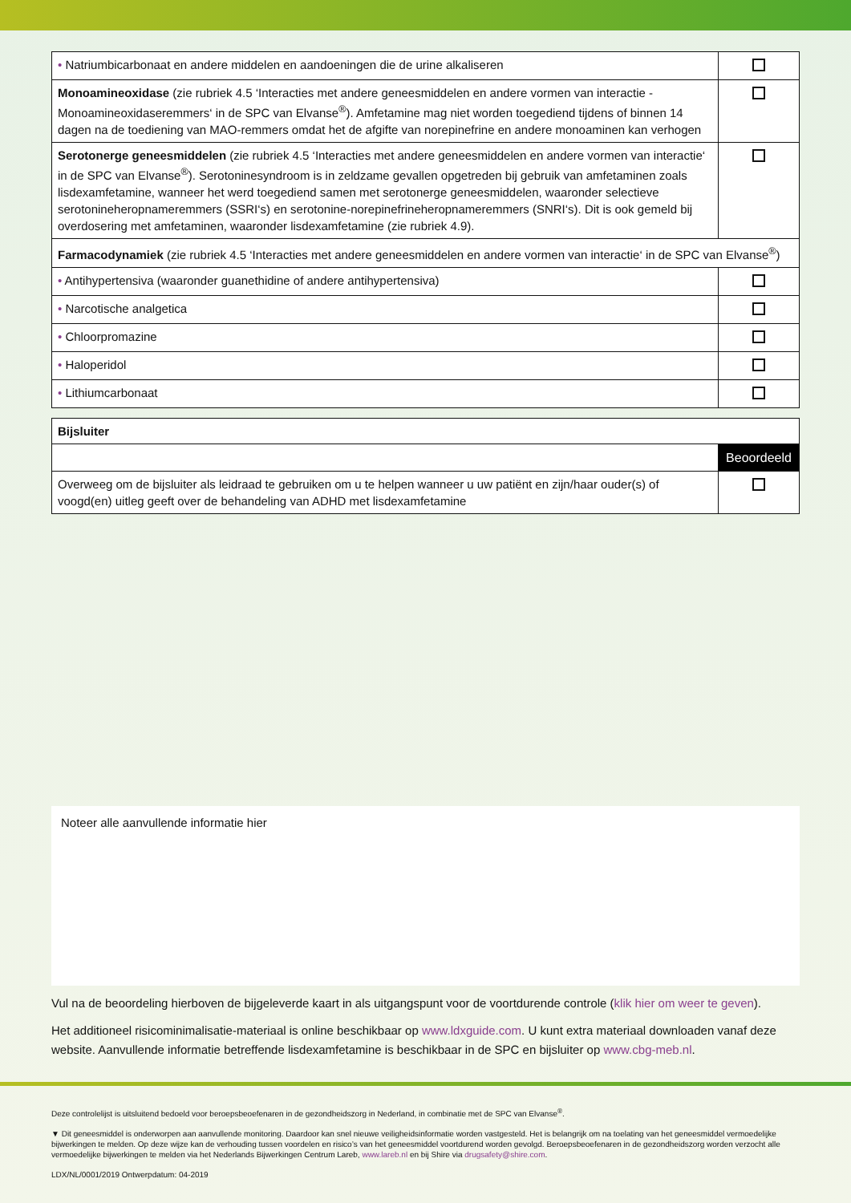| • Natriumbicarbonaat en andere middelen en aandoeningen die de urine alkaliseren | |
| Monoamineoxidase (zie rubriek 4.5 ‘Interacties met andere geneesmiddelen en andere vormen van interactie - Monoamineoxidaseremmers‘ in de SPC van Elvanse<sup>®</sup>). Amfetamine mag niet worden toegediend tijdens of binnen 14 dagen na de toediening van MAO-remmers omdat het de afgifte van norepinefrine en andere monoaminen kan verhogen | |
| Serotonerge geneesmiddelen (zie rubriek 4.5 ‘Interacties met andere geneesmiddelen en andere vormen van interactie‘ in de SPC van Elvanse<sup>®</sup>). Serotoninesyndroom is in zeldzame gevallen opgetreden bij gebruik van amfetaminen zoals lisdexamfetamine, wanneer het werd toegediend samen met serotonerge geneesmiddelen, waaronder selectieve serotonineheropnameremmers (SSRI‘s) en serotonine-norepinefrineheropnameremmers (SNRI‘s). Dit is ook gemeld bij overdosering met amfetaminen, waaronder lisdexamfetamine (zie rubriek 4.9). | |
| Farmacodynamiek (zie rubriek 4.5 ‘Interacties met andere geneesmiddelen en andere vormen van interactie‘ in de SPC van Elvanse<sup>®</sup>) | |
| • Antihypertensiva (waaronder guanethidine of andere antihypertensiva) | |
| • Narcotische analgetica | |
| • Chloorpromazine | |
| • Haloperidol | |
| • Lithiumcarbonaat | |
| Bijsluiter | |
| | Beoordeeld |
| Overweeg om de bijsluiter als leidraad te gebruiken om u te helpen wanneer u uw patiënt en zijn/haar ouder(s) of voogd(en) uitleg geeft over de behandeling van ADHD met lisdexamfetamine | |
Noteer alle aanvullende informatie hier
Vul na de beoordeling hierboven de bijgeleverde kaart in als uitgangspunt voor de voortdurende controle (klik hier om weer te geven).
Het additioneel risicominimalisatie-materiaal is online beschikbaar op www.ldxguide.com. U kunt extra materiaal downloaden vanaf deze website. Aanvullende informatie betreffende lisdexamfetamine is beschikbaar in de SPC en bijsluiter op www.cbg-meb.nl.
Deze controlelijst is uitsluitend bedoeld voor beroepsbeoefenaren in de gezondheidszorg in Nederland, in combinatie met de SPC van Elvanse<sup>®</sup>.
▼ Dit geneesmiddel is onderworpen aan aanvullende monitoring. Daardoor kan snel nieuwe veiligheidsinformatie worden vastgesteld. Het is belangrijk om na toelating van het geneesmiddel vermoedelijke bijwerkingen te melden. Op deze wijze kan de verhouding tussen voordelen en risico’s van het geneesmiddel voortdurend worden gevolgd. Beroepsbeoefenaren in de gezondheidszorg worden verzocht alle vermoedelijke bijwerkingen te melden via het Nederlands Bijwerkingen Centrum Lareb, www.lareb.nl en bij Shire via drugsafety@shire.com.
LDX/NL/0001/2019 Ontwerpdatum: 04-2019